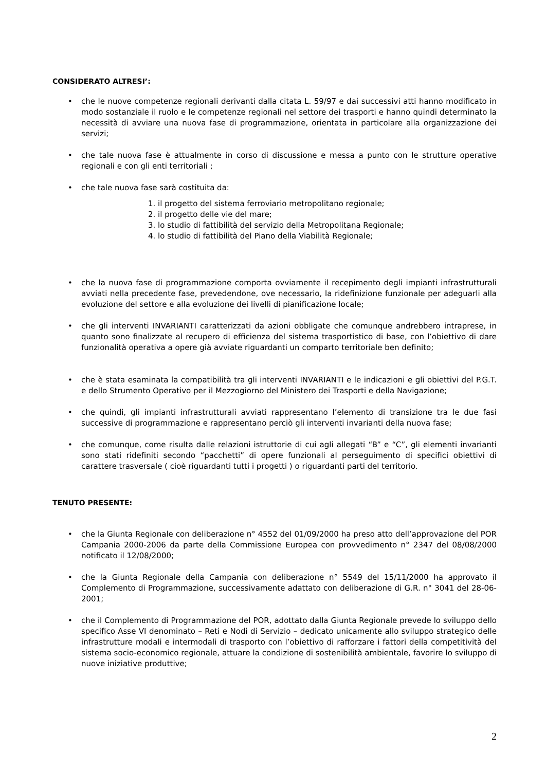CONSIDERATO ALTRESI’:
• che le nuove competenze regionali derivanti dalla citata L. 59/97 e dai successivi atti hanno modificato in modo sostanziale il ruolo e le competenze regionali nel settore dei trasporti e hanno quindi determinato la necessità di avviare una nuova fase di programmazione, orientata in particolare alla organizzazione dei servizi;
• che tale nuova fase è attualmente in corso di discussione e messa a punto con le strutture operative regionali e con gli enti territoriali ;
• che tale nuova fase sarà costituita da:
1. il progetto del sistema ferroviario metropolitano regionale;
2. il progetto delle vie del mare;
3. lo studio di fattibilità del servizio della Metropolitana Regionale;
4. lo studio di fattibilità del Piano della Viabilità Regionale;
• che la nuova fase di programmazione comporta ovviamente il recepimento degli impianti infrastrutturali avviati nella precedente fase, prevedendone, ove necessario, la ridefinizione funzionale per adeguarli alla evoluzione del settore e alla evoluzione dei livelli di pianificazione locale;
• che gli interventi INVARIANTI caratterizzati da azioni obbligate che comunque andrebbero intraprese, in quanto sono finalizzate al recupero di efficienza del sistema trasportistico di base, con l’obiettivo di dare funzionalità operativa a opere già avviate riguardanti un comparto territoriale ben definito;
• che è stata esaminata la compatibilità tra gli interventi INVARIANTI e le indicazioni e gli obiettivi del P.G.T. e dello Strumento Operativo per il Mezzogiorno del Ministero dei Trasporti e della Navigazione;
• che quindi, gli impianti infrastrutturali avviati rappresentano l’elemento di transizione tra le due fasi successive di programmazione e rappresentano perciò gli interventi invarianti della nuova fase;
• che comunque, come risulta dalle relazioni istruttorie di cui agli allegati “B” e “C”, gli elementi invarianti sono stati ridefiniti secondo “pacchetti” di opere funzionali al perseguimento di specifici obiettivi di carattere trasversale ( cioè riguardanti tutti i progetti ) o riguardanti parti del territorio.
TENUTO PRESENTE:
• che la Giunta Regionale con deliberazione n° 4552 del 01/09/2000 ha preso atto dell’approvazione del POR Campania 2000-2006 da parte della Commissione Europea con provvedimento n° 2347 del 08/08/2000 notificato il 12/08/2000;
• che la Giunta Regionale della Campania con deliberazione n° 5549 del 15/11/2000 ha approvato il Complemento di Programmazione, successivamente adattato con deliberazione di G.R. n° 3041 del 28-06-2001;
• che il Complemento di Programmazione del POR, adottato dalla Giunta Regionale prevede lo sviluppo dello specifico Asse VI denominato – Reti e Nodi di Servizio – dedicato unicamente allo sviluppo strategico delle infrastrutture modali e intermodali di trasporto con l’obiettivo di rafforzare i fattori della competitività del sistema socio-economico regionale, attuare la condizione di sostenibilità ambientale, favorire lo sviluppo di nuove iniziative produttive;
2